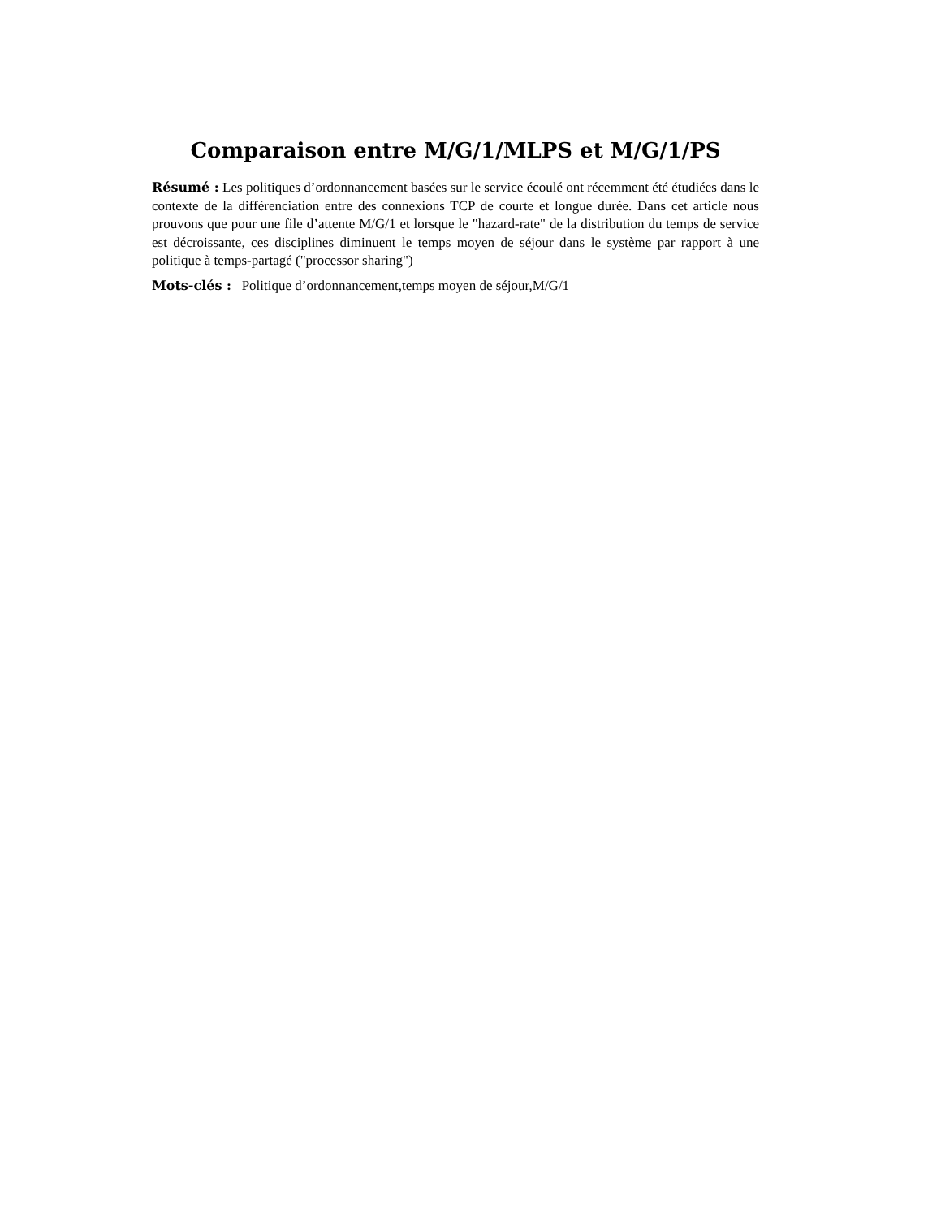Comparaison entre M/G/1/MLPS et M/G/1/PS
Résumé : Les politiques d’ordonnancement basées sur le service écoulé ont récemment été étudiées dans le contexte de la différenciation entre des connexions TCP de courte et longue durée. Dans cet article nous prouvons que pour une file d’attente M/G/1 et lorsque le "hazard-rate" de la distribution du temps de service est décroissante, ces disciplines diminuent le temps moyen de séjour dans le système par rapport à une politique à temps-partagé ("processor sharing")
Mots-clés : Politique d’ordonnancement,temps moyen de séjour,M/G/1